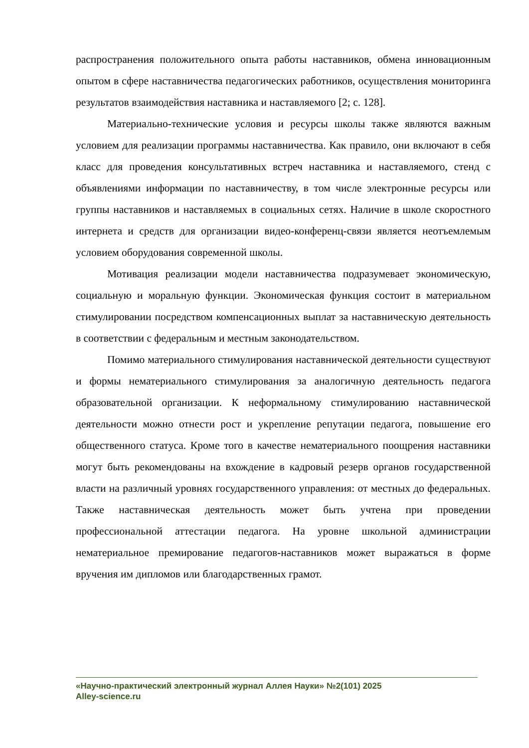распространения положительного опыта работы наставников, обмена инновационным опытом в сфере наставничества педагогических работников, осуществления мониторинга результатов взаимодействия наставника и наставляемого [2; с. 128].
Материально-технические условия и ресурсы школы также являются важным условием для реализации программы наставничества. Как правило, они включают в себя класс для проведения консультативных встреч наставника и наставляемого, стенд с объявлениями информации по наставничеству, в том числе электронные ресурсы или группы наставников и наставляемых в социальных сетях. Наличие в школе скоростного интернета и средств для организации видео-конференц-связи является неотъемлемым условием оборудования современной школы.
Мотивация реализации модели наставничества подразумевает экономическую, социальную и моральную функции. Экономическая функция состоит в материальном стимулировании посредством компенсационных выплат за наставническую деятельность в соответствии с федеральным и местным законодательством.
Помимо материального стимулирования наставнической деятельности существуют и формы нематериального стимулирования за аналогичную деятельность педагога образовательной организации. К неформальному стимулированию наставнической деятельности можно отнести рост и укрепление репутации педагога, повышение его общественного статуса. Кроме того в качестве нематериального поощрения наставники могут быть рекомендованы на вхождение в кадровый резерв органов государственной власти на различный уровнях государственного управления: от местных до федеральных. Также наставническая деятельность может быть учтена при проведении профессиональной аттестации педагога. На уровне школьной администрации нематериальное премирование педагогов-наставников может выражаться в форме вручения им дипломов или благодарственных грамот.
«Научно-практический электронный журнал Аллея Науки» №2(101) 2025
Alley-science.ru